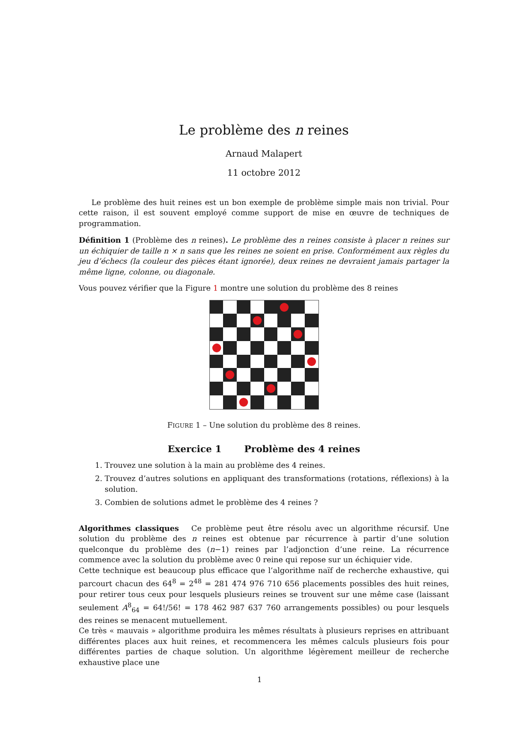Le problème des n reines
Arnaud Malapert
11 octobre 2012
Le problème des huit reines est un bon exemple de problème simple mais non trivial. Pour cette raison, il est souvent employé comme support de mise en œuvre de techniques de programmation.
Définition 1 (Problème des n reines). Le problème des n reines consiste à placer n reines sur un échiquier de taille n × n sans que les reines ne soient en prise. Conformément aux règles du jeu d’échecs (la couleur des pièces étant ignorée), deux reines ne devraient jamais partager la même ligne, colonne, ou diagonale.
Vous pouvez vérifier que la Figure 1 montre une solution du problème des 8 reines
FIGURE 1 – Une solution du problème des 8 reines.
Exercice 1 Problème des 4 reines
1. Trouvez une solution à la main au problème des 4 reines.
2. Trouvez d’autres solutions en appliquant des transformations (rotations, réflexions) à la solution.
3. Combien de solutions admet le problème des 4 reines ?
Algorithmes classiques Ce problème peut être résolu avec un algorithme récursif. Une solution du problème des n reines est obtenue par récurrence à partir d’une solution quelconque du problème des (n−1) reines par l’adjonction d’une reine. La récurrence commence avec la solution du problème avec 0 reine qui repose sur un échiquier vide.
Cette technique est beaucoup plus efficace que l’algorithme naïf de recherche exhaustive, qui parcourt chacun des 64<sup>8</sup> = 2<sup>48</sup> = 281 474 976 710 656 placements possibles des huit reines, pour retirer tous ceux pour lesquels plusieurs reines se trouvent sur une même case (laissant seulement A<sup>8</sup><sub>64</sub> = 64!/56! = 178 462 987 637 760 arrangements possibles) ou pour lesquels des reines se menacent mutuellement.
Ce très « mauvais » algorithme produira les mêmes résultats à plusieurs reprises en attribuant différentes places aux huit reines, et recommencera les mêmes calculs plusieurs fois pour différentes parties de chaque solution. Un algorithme légèrement meilleur de recherche exhaustive place une
1